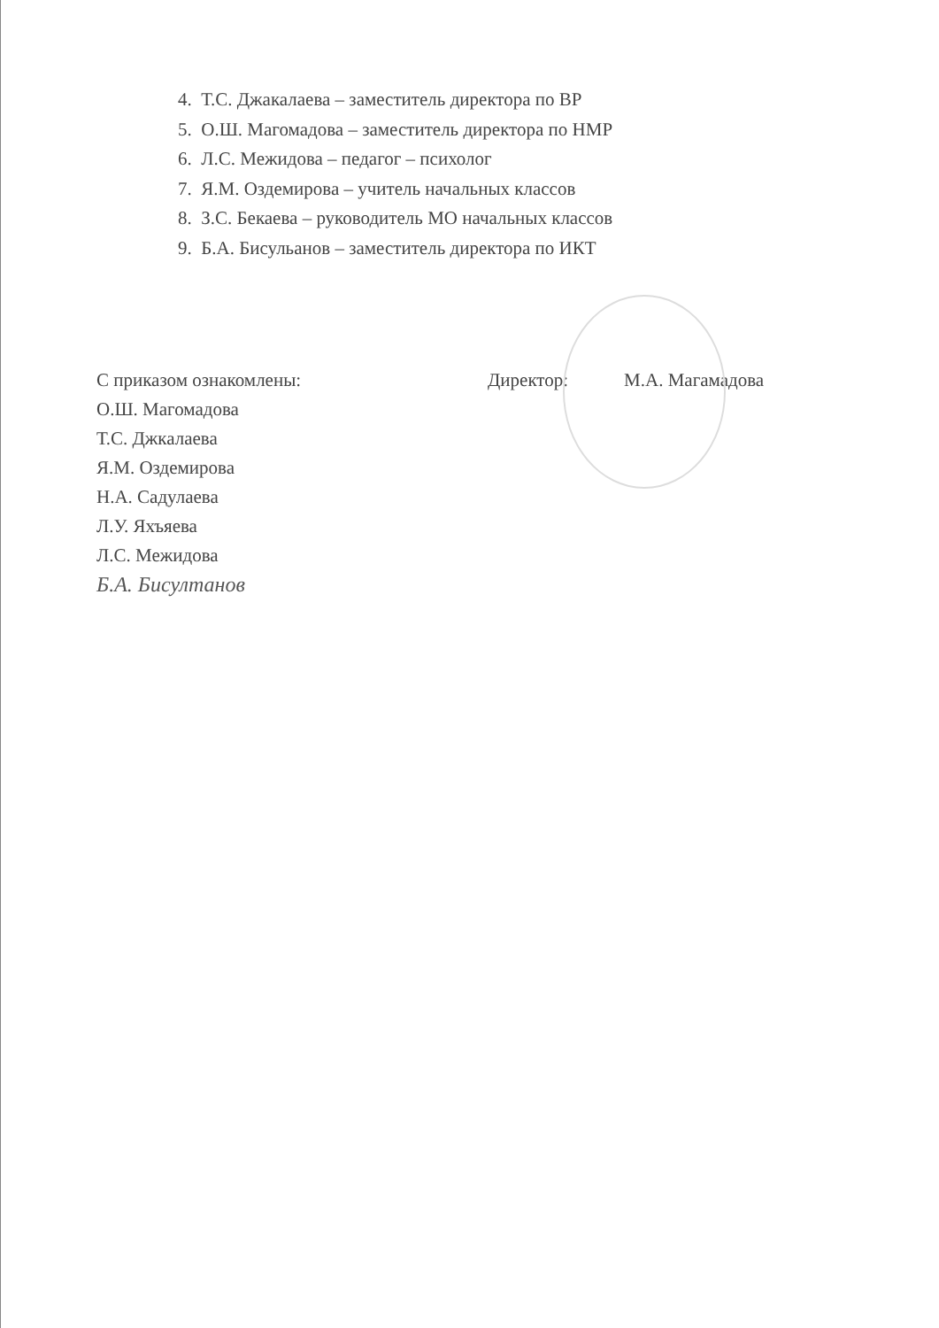4. Т.С. Джакалаева – заместитель директора по ВР
5. О.Ш. Магомадова – заместитель директора по НМР
6. Л.С. Межидова – педагог – психолог
7. Я.М. Оздемирова – учитель начальных классов
8. З.С. Бекаева – руководитель МО начальных классов
9. Б.А. Бисульанов – заместитель директора по ИКТ
С приказом ознакомлены:
О.Ш. Магомадова
Т.С. Джкалаева
Я.М. Оздемирова
Н.А. Садулаева
Л.У. Яхъяева
Л.С. Межидова
Б.А. Бисултанов
Директор: М.А. Магамадова